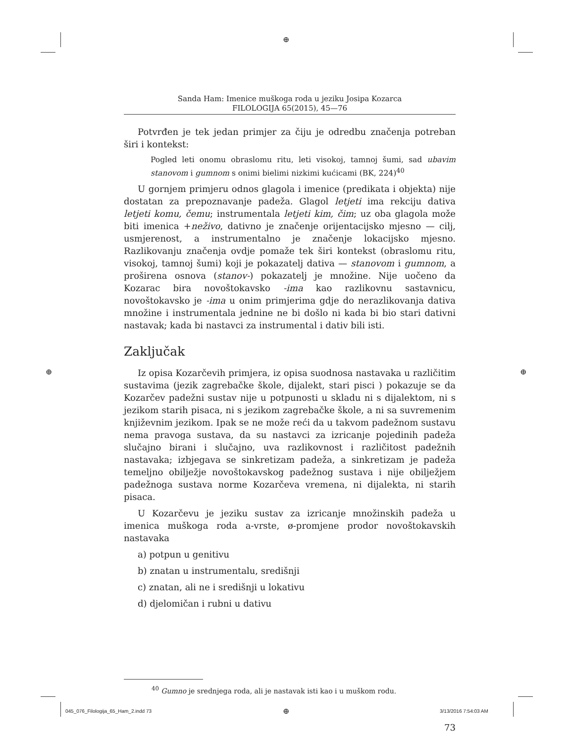⊕
⊕ ⊕
Sanda Ham: Imenice muškoga roda u jeziku Josipa Kozarca
FILOLOGIJA 65(2015), 45—76
Potvrđen je tek jedan primjer za čiju je odredbu značenja potreban širi i kontekst:
Pogled leti onomu obraslomu ritu, leti visokoj, tamnoj šumi, sad ubavim stanovom i gumnom s onimi bielimi nizkimi kućicami (BK, 224)<sup>40</sup>
U gornjem primjeru odnos glagola i imenice (predikata i objekta) nije dostatan za prepoznavanje padeža. Glagol letjeti ima rekciju dativa letjeti komu, čemu; instrumentala letjeti kim, čim; uz oba glagola može biti imenica +neživo, dativno je značenje orijentacijsko mjesno — cilj, usmjerenost, a instrumentalno je značenje lokacijsko mjesno. Razlikovanju značenja ovdje pomaže tek širi kontekst (obraslomu ritu, visokoj, tamnoj šumi) koji je pokazatelj dativa — stanovom i gumnom, a proširena osnova (stanov-) pokazatelj je množine. Nije uočeno da Kozarac bira novoštokavsko -ima kao razlikovnu sastavnicu, novoštokavsko je -ima u onim primjerima gdje do nerazlikovanja dativa množine i instrumentala jednine ne bi došlo ni kada bi bio stari dativni nastavak; kada bi nastavci za instrumental i dativ bili isti.
Zaključak
Iz opisa Kozarčevih primjera, iz opisa suodnosa nastavaka u različitim sustavima (jezik zagrebačke škole, dijalekt, stari pisci ) pokazuje se da Kozarčev padežni sustav nije u potpunosti u skladu ni s dijalektom, ni s jezikom starih pisaca, ni s jezikom zagrebačke škole, a ni sa suvremenim književnim jezikom. Ipak se ne može reći da u takvom padežnom sustavu nema pravoga sustava, da su nastavci za izricanje pojedinih padeža slučajno birani i slučajno, uva razlikovnost i različitost padežnih nastavaka; izbjegava se sinkretizam padeža, a sinkretizam je padeža temeljno obilježje novoštokavskog padežnog sustava i nije obilježjem padežnoga sustava norme Kozarčeva vremena, ni dijalekta, ni starih pisaca.
U Kozarčevu je jeziku sustav za izricanje množinskih padeža u imenica muškoga roda a-vrste, ø-promjene prodor novoštokavskih nastavaka
a) potpun u genitivu
b) znatan u instrumentalu, središnji
c) znatan, ali ne i središnji u lokativu
d) djelomičan i rubni u dativu
<sup>40</sup> Gumno je srednjega roda, ali je nastavak isti kao i u muškom rodu.
73
045_076_Filologija_65_Ham_2.indd 73
⊕ 3/13/2016 7:54:03 AM